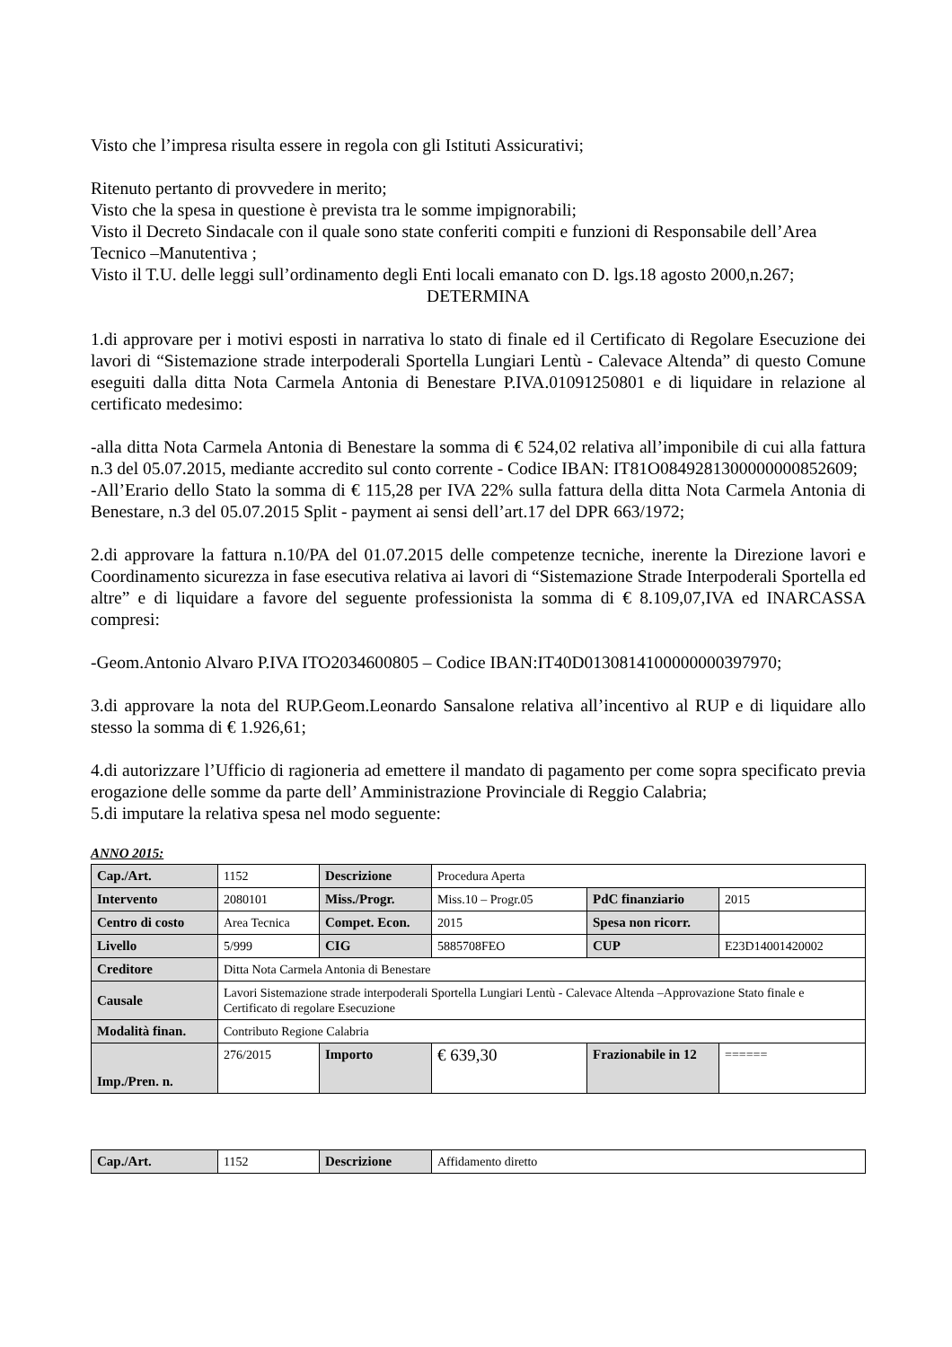Visto che l’impresa risulta essere in regola con gli Istituti Assicurativi;
Ritenuto pertanto di provvedere in merito;
Visto che la spesa in questione è prevista tra le somme impignorabili;
Visto il Decreto Sindacale con il quale sono state conferiti compiti e funzioni di Responsabile dell’Area Tecnico –Manutentiva ;
Visto il T.U. delle leggi sull’ordinamento degli Enti locali emanato con D. lgs.18 agosto 2000,n.267;
DETERMINA
1.di approvare per i motivi esposti in narrativa lo stato di finale ed il Certificato di Regolare Esecuzione dei lavori di “Sistemazione strade interpoderali Sportella Lungiari Lentù - Calevace Altenda” di questo Comune eseguiti dalla ditta Nota Carmela Antonia di Benestare P.IVA.01091250801 e di liquidare in relazione al certificato medesimo:
-alla ditta Nota Carmela Antonia di Benestare la somma di € 524,02 relativa all’imponibile di cui alla fattura n.3 del 05.07.2015, mediante accredito sul conto corrente - Codice IBAN: IT81O0849281300000000852609;
-All’Erario dello Stato la somma di € 115,28 per IVA 22% sulla fattura della ditta Nota Carmela Antonia di Benestare, n.3 del 05.07.2015 Split - payment ai sensi dell’art.17 del DPR 663/1972;
2.di approvare la fattura n.10/PA del 01.07.2015 delle competenze tecniche, inerente la Direzione lavori e Coordinamento sicurezza in fase esecutiva relativa ai lavori di “Sistemazione Strade Interpoderali Sportella ed altre” e di liquidare a favore del seguente professionista la somma di € 8.109,07,IVA ed INARCASSA compresi:
-Geom.Antonio Alvaro P.IVA ITO2034600805 – Codice IBAN:IT40D0130814100000000397970;
3.di approvare la nota del RUP.Geom.Leonardo Sansalone relativa all’incentivo al RUP e di liquidare allo stesso la somma di € 1.926,61;
4.di autorizzare l’Ufficio di ragioneria ad emettere il mandato di pagamento per come sopra specificato previa erogazione delle somme da parte dell’ Amministrazione Provinciale di Reggio Calabria;
5.di imputare la relativa spesa nel modo seguente:
ANNO 2015:
| Cap./Art. | 1152 | Descrizione | Procedura Aperta | | |
| Intervento | 2080101 | Miss./Progr. | Miss.10 – Progr.05 | PdC finanziario | 2015 |
| Centro di costo | Area Tecnica | Compet. Econ. | 2015 | Spesa non ricorr. | |
| Livello | 5/999 | CIG | 5885708FEO | CUP | E23D14001420002 |
| Creditore | Ditta Nota Carmela Antonia di Benestare | | | | |
| Causale | Lavori Sistemazione strade interpoderali Sportella Lungiari Lentù - Calevace Altenda –Approvazione Stato finale e Certificato di regolare Esecuzione | | | | |
| Modalità finan. | Contributo Regione Calabria | | | | |
| Imp./Pren. n. | 276/2015 | Importo | € 639,30 | Frazionabile in 12 | ====== |
| Cap./Art. | 1152 | Descrizione | Affidamento diretto |